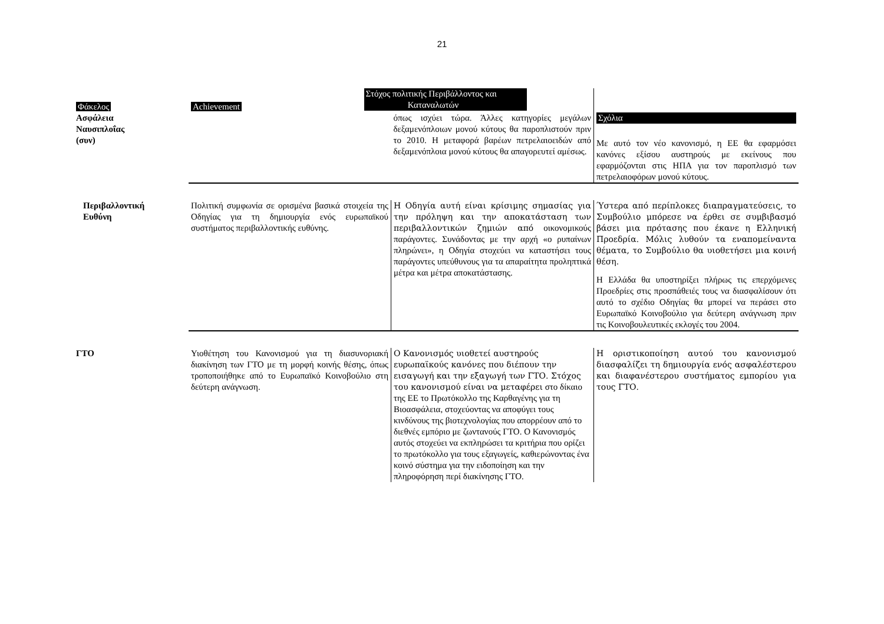21
| Φάκελος | Achievement | Στόχος πολιτικής Περιβάλλοντος και Καταναλωτών | |
| Ασφάλεια Ναυσιπλοΐας (συν) | | όπως ισχύει τώρα. Άλλες κατηγορίες μεγάλων δεξαμενόπλοιων μονού κύτους θα παροπλιστούν πριν το 2010. Η μεταφορά βαρέων πετρελαιοειδών από δεξαμενόπλοια μονού κύτους θα απαγορευτεί αμέσως. | Σχόλια Με αυτό τον νέο κανονισμό, η ΕΕ θα εφαρμόσει κανόνες εξίσου αυστηρούς με εκείνους που εφαρμόζονται στις ΗΠΑ για τον παροπλισμό των πετρελαιοφόρων μονού κύτους. |
| Περιβαλλοντική Ευθύνη | Πολιτική συμφωνία σε ορισμένα βασικά στοιχεία της Οδηγίας για τη δημιουργία ενός ευρωπαϊκού συστήματος περιβαλλοντικής ευθύνης. | Η Οδηγία αυτή είναι κρίσιμης σημασίας για την πρόληψη και την αποκατάσταση των περιβαλλοντικών ζημιών από οικονομικούς παράγοντες. Συνάδοντας με την αρχή «ο ρυπαίνων πληρώνει», η Οδηγία στοχεύει να καταστήσει τους παράγοντες υπεύθυνους για τα απαραίτητα προληπτικά μέτρα και μέτρα αποκατάστασης. | Ύστερα από περίπλοκες διαπραγματεύσεις, το Συμβούλιο μπόρεσε να έρθει σε συμβιβασμό βάσει μια πρότασης που έκανε η Ελληνική Προεδρία. Μόλις λυθούν τα εναπομείναντα θέματα, το Συμβούλιο θα υιοθετήσει μια κοινή θέση. Η Ελλάδα θα υποστηρίξει πλήρως τις επερχόμενες Προεδρίες στις προσπάθειές τους να διασφαλίσουν ότι αυτό το σχέδιο Οδηγίας θα μπορεί να περάσει στο Ευρωπαϊκό Κοινοβούλιο για δεύτερη ανάγνωση πριν τις Κοινοβουλευτικές εκλογές του 2004. |
| ΓΤΟ | Υιοθέτηση του Κανονισμού για τη διασυνοριακή διακίνηση των ΓΤΟ με τη μορφή κοινής θέσης, όπως τροποποιήθηκε από το Ευρωπαϊκό Κοινοβούλιο στη δεύτερη ανάγνωση. | Ο Κανονισμός υιοθετεί αυστηρούς ευρωπαϊκούς κανόνες που διέπουν την εισαγωγή και την εξαγωγή των ΓΤΟ. Στόχος του κανονισμού είναι να μεταφέρει στο δίκαιο της ΕΕ το Πρωτόκολλο της Καρθαγένης για τη Βιοασφάλεια, στοχεύοντας να αποφύγει τους κινδύνους της βιοτεχνολογίας που απορρέουν από το διεθνές εμπόριο με ζωντανούς ΓΤΟ. Ο Κανονισμός αυτός στοχεύει να εκπληρώσει τα κριτήρια που ορίζει το πρωτόκολλο για τους εξαγωγείς, καθιερώνοντας ένα κοινό σύστημα για την ειδοποίηση και την πληροφόρηση περί διακίνησης ΓΤΟ. | Η οριστικοποίηση αυτού του κανονισμού διασφαλίζει τη δημιουργία ενός ασφαλέστερου και διαφανέστερου συστήματος εμπορίου για τους ΓΤΟ. |